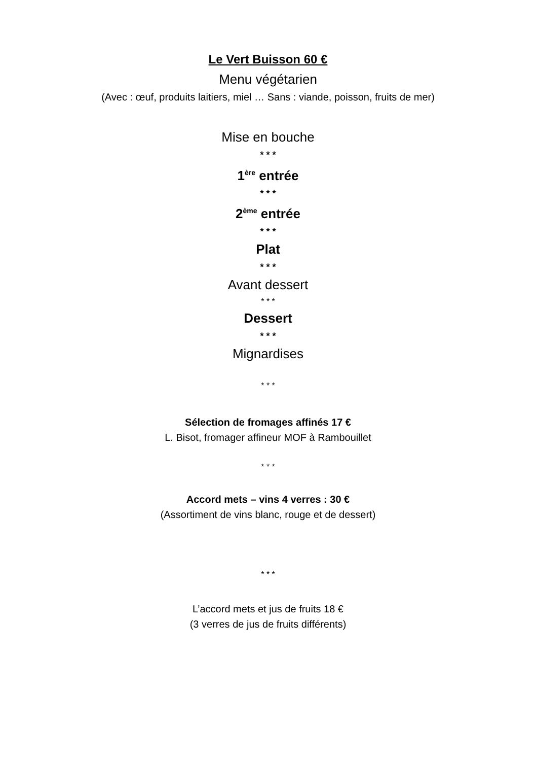Le Vert Buisson 60 €
Menu végétarien
(Avec : œuf, produits laitiers, miel … Sans : viande, poisson, fruits de mer)
Mise en bouche
* * *
1<sup>ère</sup> entrée
* * *
2<sup>ème</sup> entrée
* * *
Plat
* * *
Avant dessert
* * *
Dessert
* * *
Mignardises
* * *
Sélection de fromages affinés 17 €
L. Bisot, fromager affineur MOF à Rambouillet
* * *
Accord mets – vins 4 verres : 30 €
(Assortiment de vins blanc, rouge et de dessert)
* * *
L’accord mets et jus de fruits 18 €
(3 verres de jus de fruits différents)